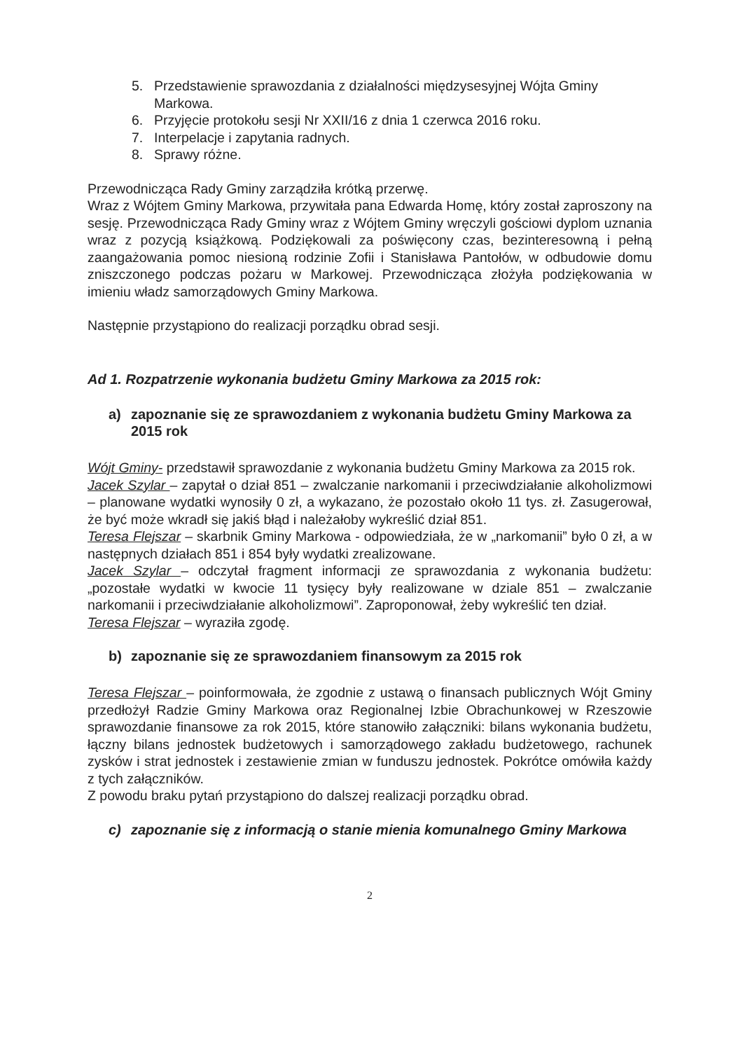5. Przedstawienie sprawozdania z działalności międzysesyjnej Wójta Gminy Markowa.
6. Przyjęcie protokołu sesji Nr XXII/16 z dnia 1 czerwca 2016 roku.
7. Interpelacje i zapytania radnych.
8. Sprawy różne.
Przewodnicząca Rady Gminy zarządziła krótką przerwę.
Wraz z Wójtem Gminy Markowa, przywitała pana Edwarda Homę, który został zaproszony na sesję. Przewodnicząca Rady Gminy wraz z Wójtem Gminy wręczyli gościowi dyplom uznania wraz z pozycją książkową. Podziękowali za poświęcony czas, bezinteresowną i pełną zaangażowania pomoc niesioną rodzinie Zofii i Stanisława Pantołów, w odbudowie domu zniszczonego podczas pożaru w Markowej. Przewodnicząca złożyła podziękowania w imieniu władz samorządowych Gminy Markowa.
Następnie przystąpiono do realizacji porządku obrad sesji.
Ad 1. Rozpatrzenie wykonania budżetu Gminy Markowa za 2015 rok:
a) zapoznanie się ze sprawozdaniem z wykonania budżetu Gminy Markowa za 2015 rok
Wójt Gminy- przedstawił sprawozdanie z wykonania budżetu Gminy Markowa za 2015 rok.
Jacek Szylar – zapytał o dział 851 – zwalczanie narkomanii i przeciwdziałanie alkoholizmowi – planowane wydatki wynosiły 0 zł, a wykazano, że pozostało około 11 tys. zł. Zasugerował, że być może wkradł się jakiś błąd i należałoby wykreślić dział 851.
Teresa Flejszar – skarbnik Gminy Markowa - odpowiedziała, że w „narkomanii” było 0 zł, a w następnych działach 851 i 854 były wydatki zrealizowane.
Jacek Szylar – odczytał fragment informacji ze sprawozdania z wykonania budżetu: „pozostałe wydatki w kwocie 11 tysięcy były realizowane w dziale 851 – zwalczanie narkomanii i przeciwdziałanie alkoholizmowi”. Zaproponował, żeby wykreślić ten dział.
Teresa Flejszar – wyraziła zgodę.
b) zapoznanie się ze sprawozdaniem finansowym za 2015 rok
Teresa Flejszar – poinformowała, że zgodnie z ustawą o finansach publicznych Wójt Gminy przedłożył Radzie Gminy Markowa oraz Regionalnej Izbie Obrachunkowej w Rzeszowie sprawozdanie finansowe za rok 2015, które stanowiło załączniki: bilans wykonania budżetu, łączny bilans jednostek budżetowych i samorządowego zakładu budżetowego, rachunek zysków i strat jednostek i zestawienie zmian w funduszu jednostek. Pokrótce omówiła każdy z tych załączników.
Z powodu braku pytań przystąpiono do dalszej realizacji porządku obrad.
c) zapoznanie się z informacją o stanie mienia komunalnego Gminy Markowa
2